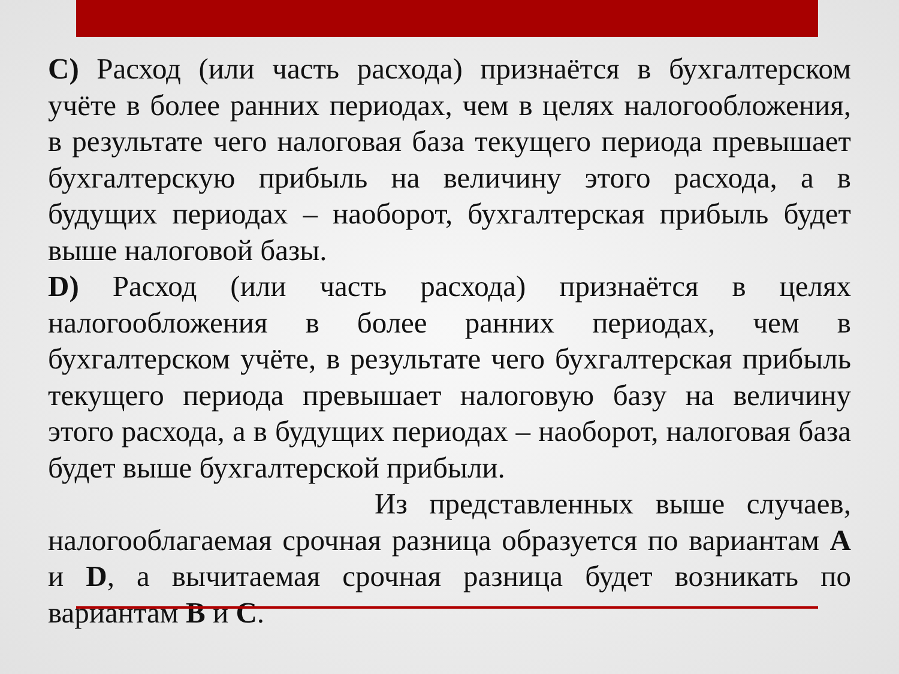C) Расход (или часть расхода) признаётся в бухгалтерском учёте в более ранних периодах, чем в целях налогообложения, в результате чего налоговая база текущего периода превышает бухгалтерскую прибыль на величину этого расхода, а в будущих периодах – наоборот, бухгалтерская прибыль будет выше налоговой базы.
D) Расход (или часть расхода) признаётся в целях налогообложения в более ранних периодах, чем в бухгалтерском учёте, в результате чего бухгалтерская прибыль текущего периода превышает налоговую базу на величину этого расхода, а в будущих периодах – наоборот, налоговая база будет выше бухгалтерской прибыли.
Из представленных выше случаев, налогооблагаемая срочная разница образуется по вариантам A и D, а вычитаемая срочная разница будет возникать по вариантам B и C.